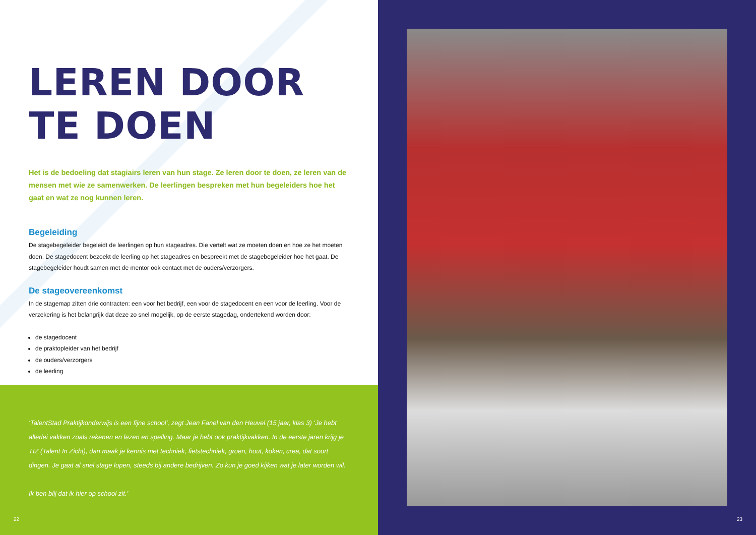LEREN DOOR TE DOEN
Het is de bedoeling dat stagiairs leren van hun stage. Ze leren door te doen, ze leren van de mensen met wie ze samenwerken. De leerlingen bespreken met hun begeleiders hoe het gaat en wat ze nog kunnen leren.
Begeleiding
De stagebegeleider begeleidt de leerlingen op hun stageadres. Die vertelt wat ze moeten doen en hoe ze het moeten doen. De stagedocent bezoekt de leerling op het stageadres en bespreekt met de stagebegeleider hoe het gaat. De stagebegeleider houdt samen met de mentor ook contact met de ouders/verzorgers.
De stageovereenkomst
In de stagemap zitten drie contracten: een voor het bedrijf, een voor de stagedocent en een voor de leerling. Voor de verzekering is het belangrijk dat deze zo snel mogelijk, op de eerste stagedag, ondertekend worden door:
de stagedocent
de praktopleider van het bedrijf
de ouders/verzorgers
de leerling
‘TalentStad Praktijkonderwijs is een fijne school’, zegt Jean Fanel van den Heuvel (15 jaar, klas 3) ‘Je hebt allerlei vakken zoals rekenen en lezen en spelling. Maar je hebt ook praktijkvakken. In de eerste jaren krijg je TIZ (Talent In Zicht), dan maak je kennis met techniek, fietstechniek, groen, hout, koken, crea, dat soort dingen. Je gaat al snel stage lopen, steeds bij andere bedrijven. Zo kun je goed kijken wat je later worden wil.
Ik ben blij dat ik hier op school zit.’
22
23